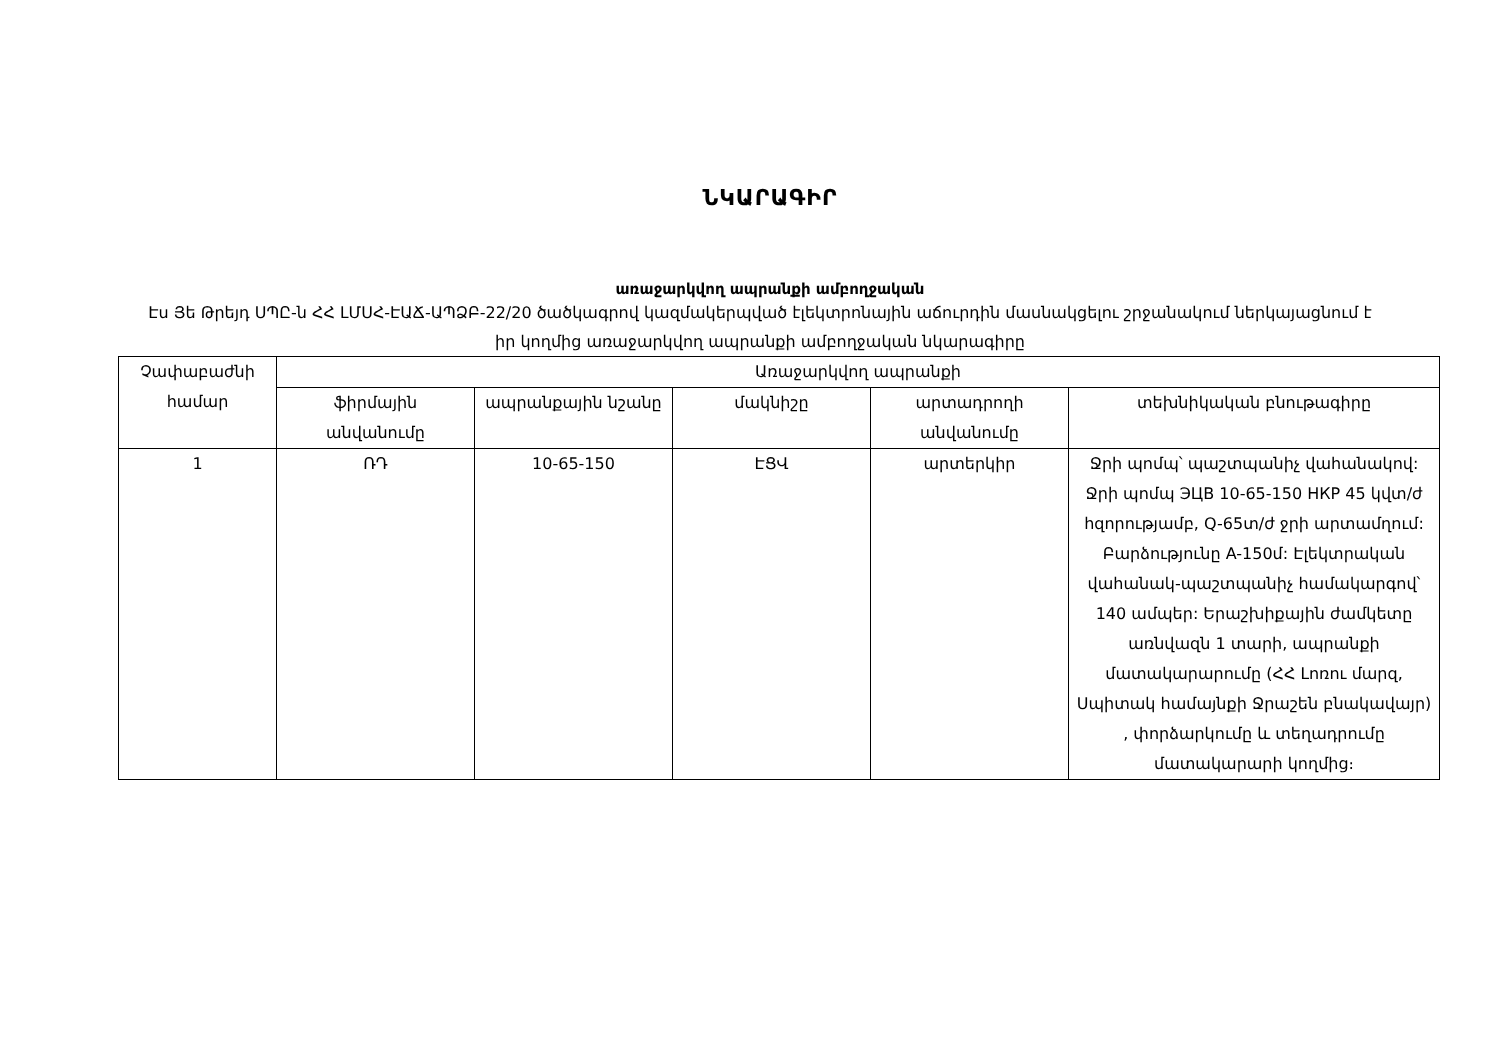ՆԿԱՐԱԳԻՐ
առաջարկվող ապրանքի ամբողջական
Էս Յե Թրեյդ ՍՊԸ-ն ՀՀ ԼՄՍՀ-ԷԱՃ-ԱՊՁԲ-22/20 ծածկագրով կազմակերպված էլեկտրոնային աճուրդին մասնակցելու շրջանակում ներկայացնում է իր կողմից առաջարկվող ապրանքի ամբողջական նկարագիրը
| Չափաբաժնի համար | Առաջարկվող ապրանքի | | | | |
| --- | --- | --- | --- | --- | --- |
| | ֆիրմային անվանումը | ապրանքային նշանը | մակնիշը | արտադրողի անվանումը | տեխնիկական բնութագիրը |
| 1 | ՌԴ | 10-65-150 | ԷՑՎ | արտերկիր | Ջրի պոմպ՝ պաշտպանիչ վահանակով: Ջրի պոմպ ЭЦВ 10-65-150 НКР 45 կվտ/ժ հզորությամբ, Q-65տ/ժ ջրի արտամղում: Բարձությունը A-150մ: Էլեկտրական վահանակ-պաշտպանիչ համակարգով՝ 140 ամպեր: Երաշխիքային ժամկետը առնվազն 1 տարի, ապրանքի մատակարարումը (ՀՀ Լոռու մարզ, Սպիտակ համայնքի Ջրաշեն բնակավայր) , փորձարկումը և տեղադրումը մատակարարի կողմից։ |